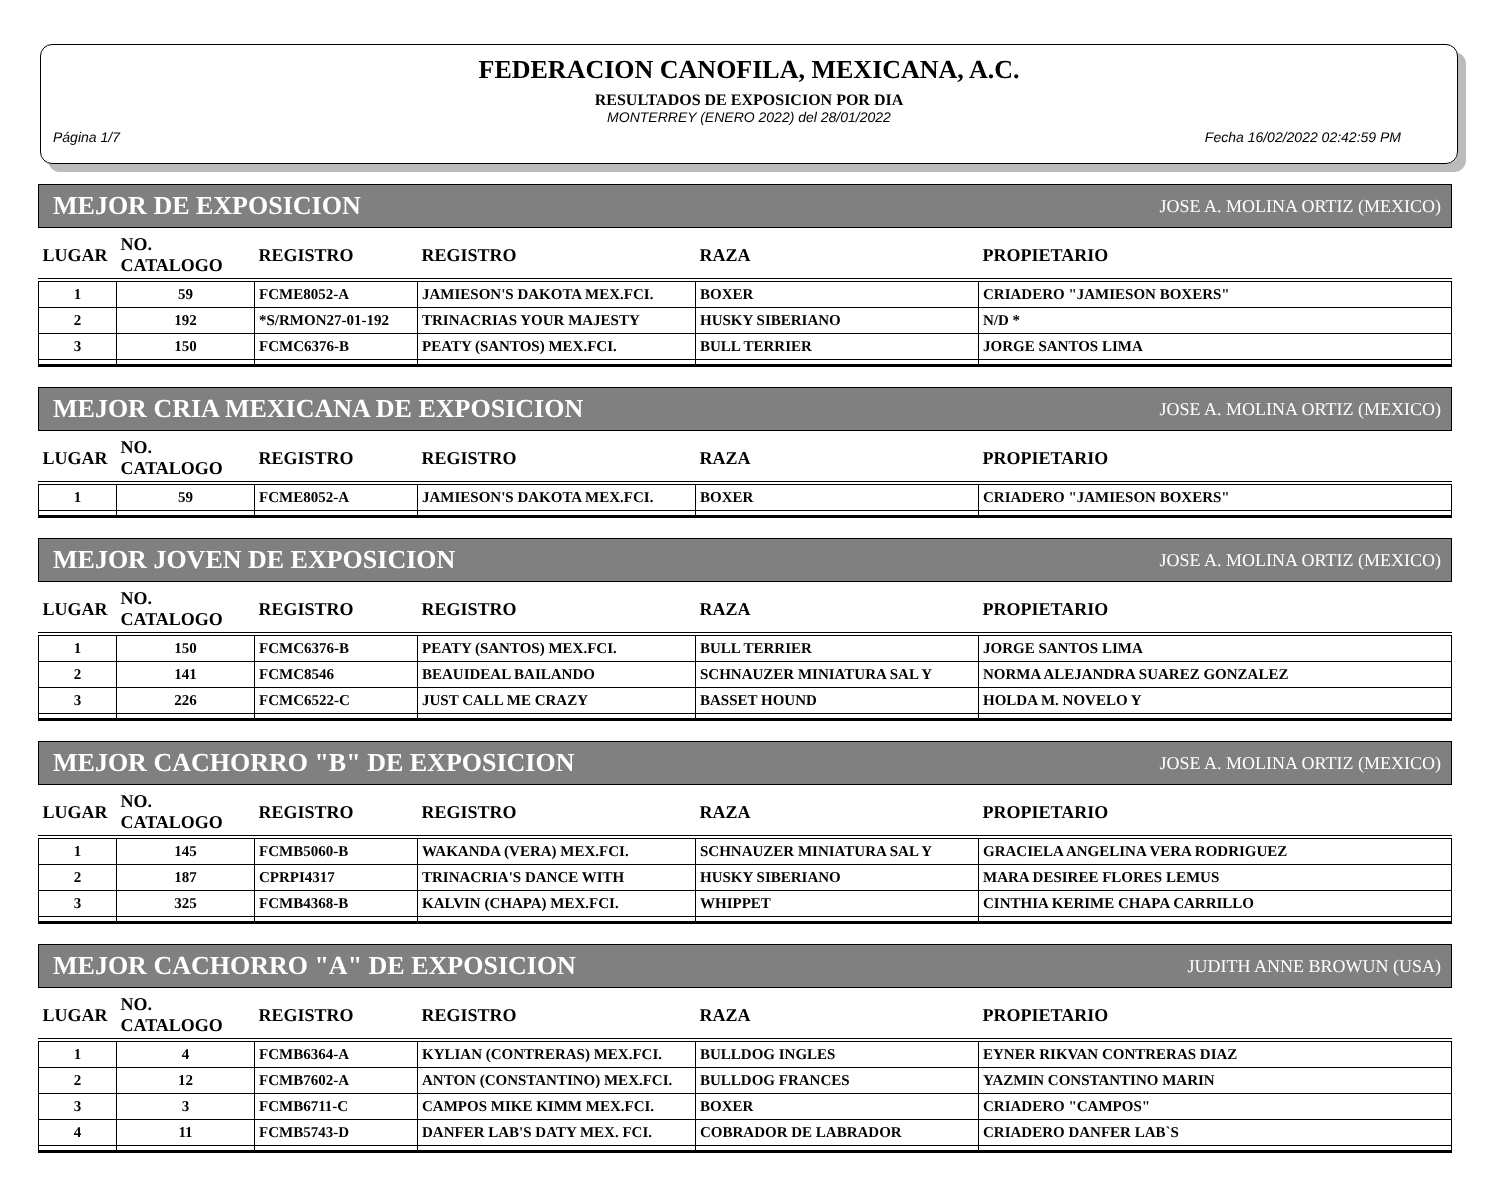FEDERACION CANOFILA, MEXICANA, A.C.
RESULTADOS DE EXPOSICION POR DIA
MONTERREY (ENERO 2022) del 28/01/2022
Página 1/7 Fecha 16/02/2022 02:42:59 PM
MEJOR DE EXPOSICION JOSE A. MOLINA ORTIZ (MEXICO)
| LUGAR | NO. CATALOGO | REGISTRO | REGISTRO | RAZA | PROPIETARIO |
| --- | --- | --- | --- | --- | --- |
| 1 | 59 | FCME8052-A | JAMIESON'S DAKOTA MEX.FCI. | BOXER | CRIADERO "JAMIESON BOXERS" |
| 2 | 192 | *S/RMON27-01-192 | TRINACRIAS YOUR MAJESTY | HUSKY SIBERIANO | N/D * |
| 3 | 150 | FCMC6376-B | PEATY (SANTOS) MEX.FCI. | BULL TERRIER | JORGE SANTOS LIMA |
MEJOR CRIA MEXICANA DE EXPOSICION JOSE A. MOLINA ORTIZ (MEXICO)
| LUGAR | NO. CATALOGO | REGISTRO | REGISTRO | RAZA | PROPIETARIO |
| --- | --- | --- | --- | --- | --- |
| 1 | 59 | FCME8052-A | JAMIESON'S DAKOTA MEX.FCI. | BOXER | CRIADERO "JAMIESON BOXERS" |
MEJOR JOVEN DE EXPOSICION JOSE A. MOLINA ORTIZ (MEXICO)
| LUGAR | NO. CATALOGO | REGISTRO | REGISTRO | RAZA | PROPIETARIO |
| --- | --- | --- | --- | --- | --- |
| 1 | 150 | FCMC6376-B | PEATY (SANTOS) MEX.FCI. | BULL TERRIER | JORGE SANTOS LIMA |
| 2 | 141 | FCMC8546 | BEAUIDEAL BAILANDO | SCHNAUZER MINIATURA SAL Y | NORMA ALEJANDRA SUAREZ GONZALEZ |
| 3 | 226 | FCMC6522-C | JUST CALL ME CRAZY | BASSET HOUND | HOLDA M. NOVELO Y |
MEJOR CACHORRO "B" DE EXPOSICION JOSE A. MOLINA ORTIZ (MEXICO)
| LUGAR | NO. CATALOGO | REGISTRO | REGISTRO | RAZA | PROPIETARIO |
| --- | --- | --- | --- | --- | --- |
| 1 | 145 | FCMB5060-B | WAKANDA (VERA) MEX.FCI. | SCHNAUZER MINIATURA SAL Y | GRACIELA ANGELINA VERA RODRIGUEZ |
| 2 | 187 | CPRPI4317 | TRINACRIA'S DANCE WITH | HUSKY SIBERIANO | MARA DESIREE FLORES LEMUS |
| 3 | 325 | FCMB4368-B | KALVIN (CHAPA) MEX.FCI. | WHIPPET | CINTHIA KERIME CHAPA CARRILLO |
MEJOR CACHORRO "A" DE EXPOSICION JUDITH ANNE BROWUN (USA)
| LUGAR | NO. CATALOGO | REGISTRO | REGISTRO | RAZA | PROPIETARIO |
| --- | --- | --- | --- | --- | --- |
| 1 | 4 | FCMB6364-A | KYLIAN (CONTRERAS) MEX.FCI. | BULLDOG INGLES | EYNER RIKVAN CONTRERAS DIAZ |
| 2 | 12 | FCMB7602-A | ANTON (CONSTANTINO) MEX.FCI. | BULLDOG FRANCES | YAZMIN CONSTANTINO MARIN |
| 3 | 3 | FCMB6711-C | CAMPOS MIKE KIMM MEX.FCI. | BOXER | CRIADERO "CAMPOS" |
| 4 | 11 | FCMB5743-D | DANFER LAB'S DATY MEX. FCI. | COBRADOR DE LABRADOR | CRIADERO DANFER LAB`S |